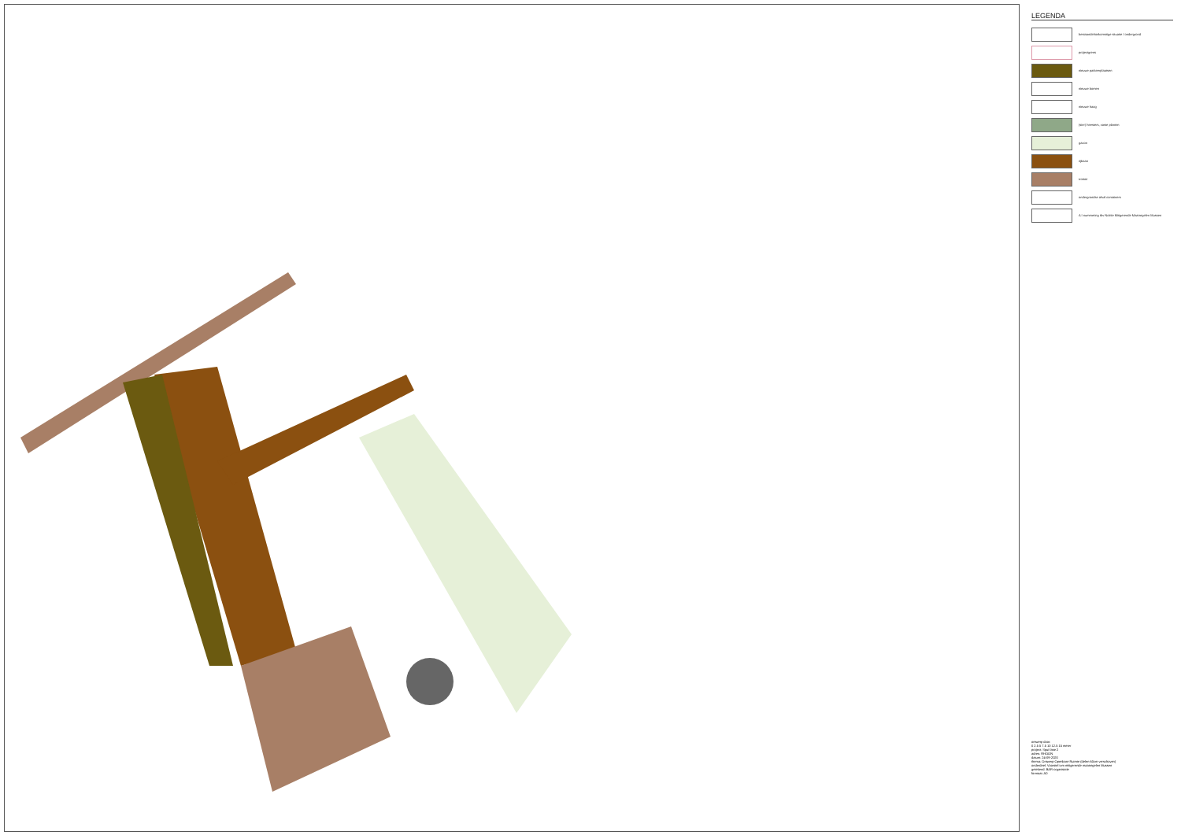LEGENDA
bestaande/toekomstige situatie / ondergrond
projectgrens
nieuwe parkeerplaatsen
nieuwe bomen
nieuwe haag
(sier) heesters, vaste planten
gazon
rijbaan
trottoir
ondergrondse afval containers
A I nummering tbv Notitie Mitigerende Maatregelen Mussen
ontwerp door:
0 2.5 5 7.5 10 12.5 15 meter
project: Spui fase 2
adres: RHOON
datum: 24-09-2020
thema: Ontwerp Openbare Ruimte (delen 60cm verschoven)
onderdeel: Voorstel ivm mitigerende maatregelen Mussen
getekend: BAR-organisatie
formaat: A0